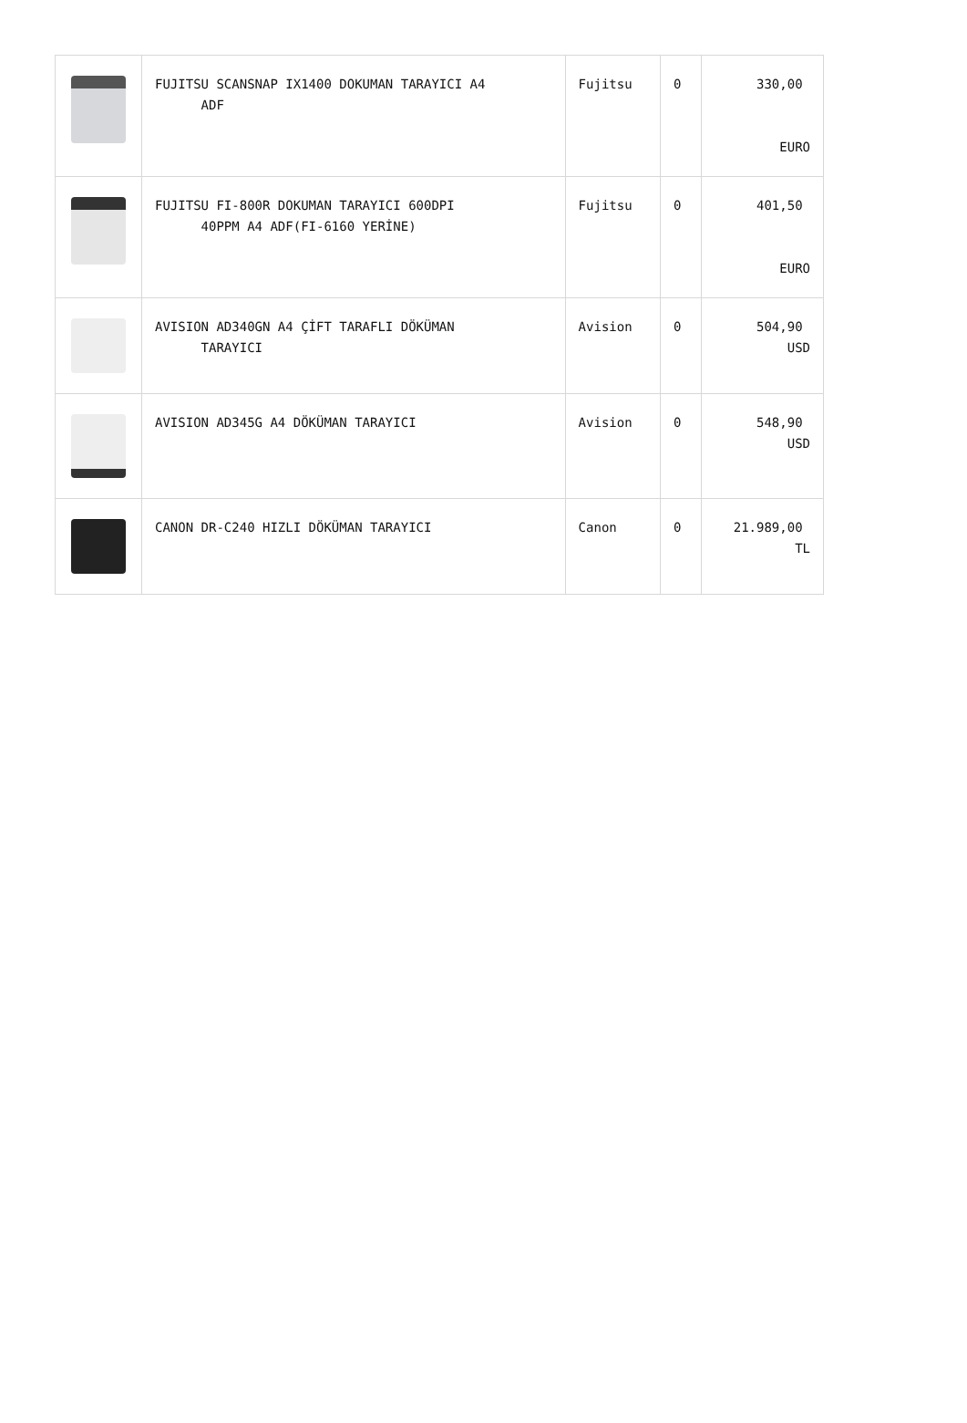| | FUJITSU SCANSNAP IX1400 DOKUMAN TARAYICI A4 ADF | Fujitsu | 0 | 330,00 EURO |
| | FUJITSU FI-800R DOKUMAN TARAYICI 600DPI 40PPM A4 ADF(FI-6160 YERİNE) | Fujitsu | 0 | 401,50 EURO |
| | AVISION AD340GN A4 ÇİFT TARAFLI DÖKÜMAN TARAYICI | Avision | 0 | 504,90 USD |
| | AVISION AD345G A4 DÖKÜMAN TARAYICI | Avision | 0 | 548,90 USD |
| | CANON DR-C240 HIZLI DÖKÜMAN TARAYICI | Canon | 0 | 21.989,00 TL |